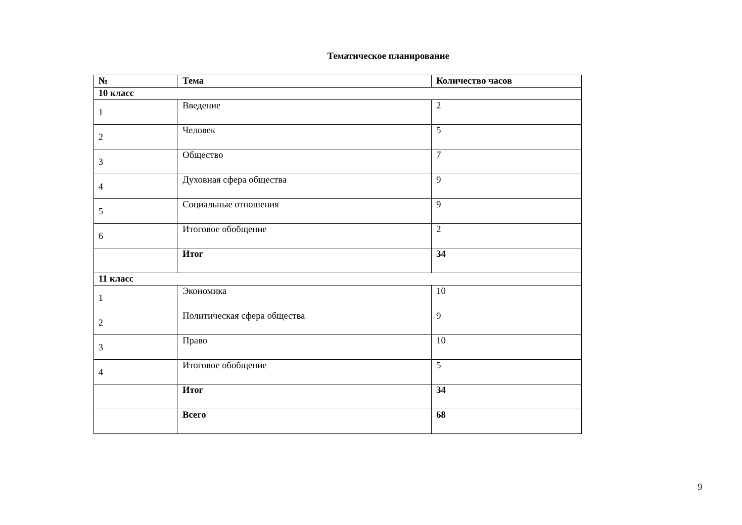Тематическое планирование
| № | Тема | Количество часов |
| --- | --- | --- |
| 10 класс | | |
| 1 | Введение | 2 |
| 2 | Человек | 5 |
| 3 | Общество | 7 |
| 4 | Духовная сфера общества | 9 |
| 5 | Социальные отношения | 9 |
| 6 | Итоговое обобщение | 2 |
| | Итог | 34 |
| 11 класс | | |
| 1 | Экономика | 10 |
| 2 | Политическая сфера общества | 9 |
| 3 | Право | 10 |
| 4 | Итоговое обобщение | 5 |
| | Итог | 34 |
| | Всего | 68 |
9